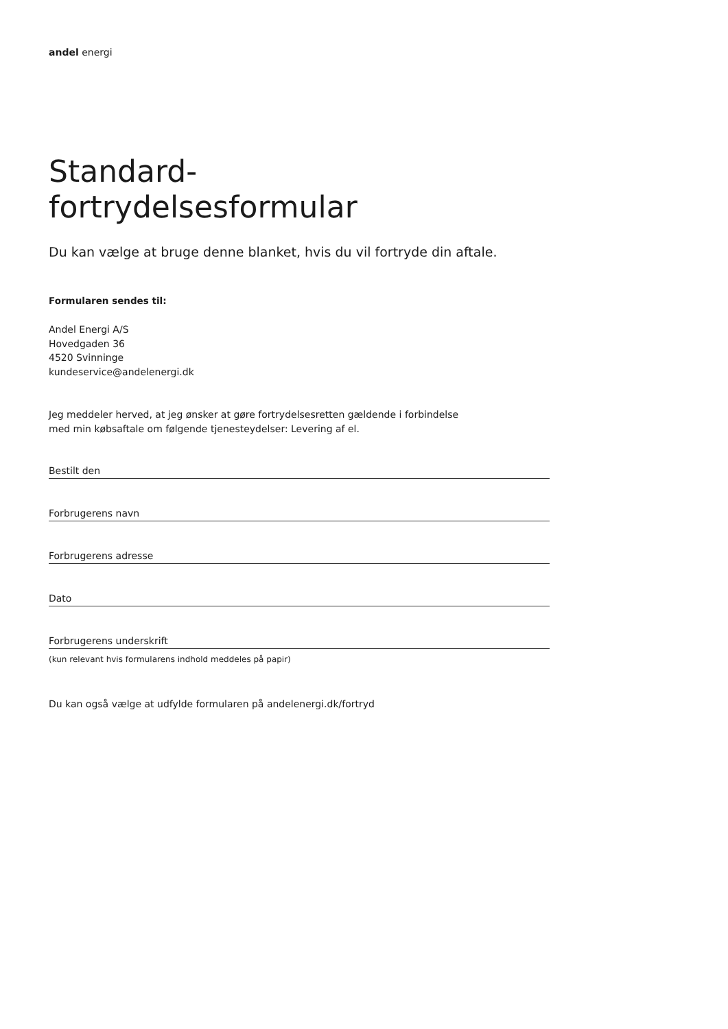andel energi
Standard-
fortrydelsesformular
Du kan vælge at bruge denne blanket, hvis du vil fortryde din aftale.
Formularen sendes til:
Andel Energi A/S
Hovedgaden 36
4520 Svinninge
kundeservice@andelenergi.dk
Jeg meddeler herved, at jeg ønsker at gøre fortrydelsesretten gældende i forbindelse
med min købsaftale om følgende tjenesteydelser: Levering af el.
Bestilt den
Forbrugerens navn
Forbrugerens adresse
Dato
Forbrugerens underskrift
(kun relevant hvis formularens indhold meddeles på papir)
Du kan også vælge at udfylde formularen på andelenergi.dk/fortryd